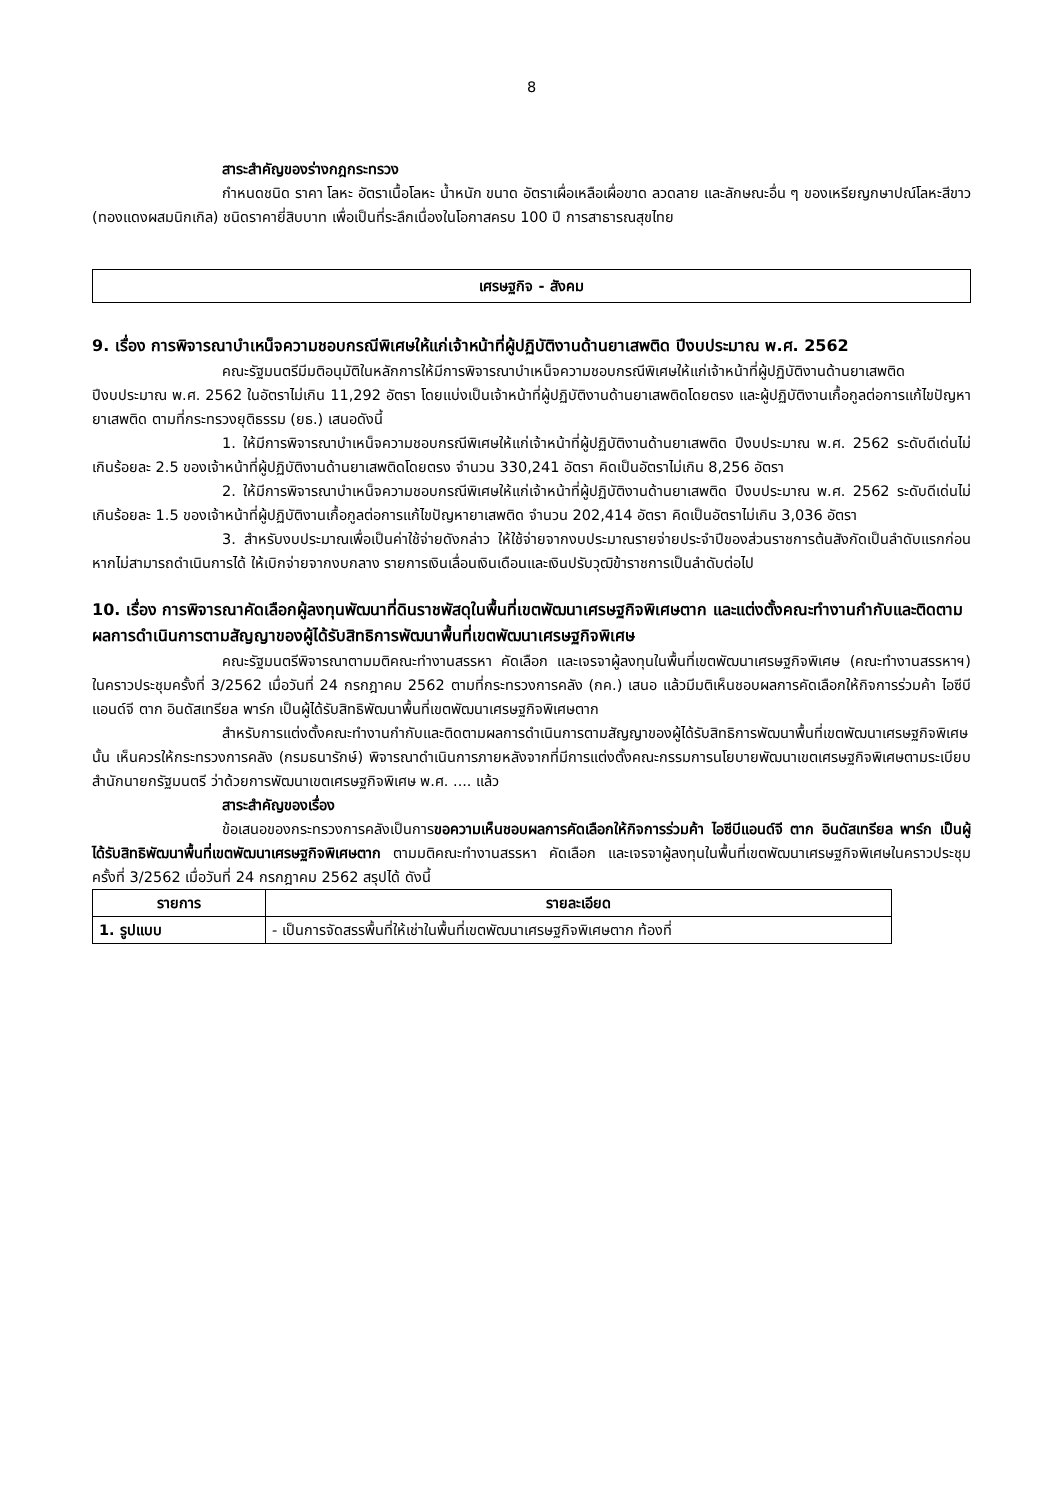8
สาระสำคัญของร่างกฎกระทรวง
กำหนดชนิด ราคา โลหะ อัตราเนื้อโลหะ น้ำหนัก ขนาด อัตราเผื่อเหลือเผื่อขาด ลวดลาย และลักษณะอื่น ๆ ของเหรียญกษาปณ์โลหะสีขาว (ทองแดงผสมนิกเกิล) ชนิดราคายี่สิบบาท เพื่อเป็นที่ระลึกเนื่องในโอกาสครบ 100 ปี การสาธารณสุขไทย
เศรษฐกิจ - สังคม
9. เรื่อง การพิจารณาบำเหน็จความชอบกรณีพิเศษให้แก่เจ้าหน้าที่ผู้ปฏิบัติงานด้านยาเสพติด ปีงบประมาณ พ.ศ. 2562
คณะรัฐมนตรีมีมติอนุมัติในหลักการให้มีการพิจารณาบำเหน็จความชอบกรณีพิเศษให้แก่เจ้าหน้าที่ผู้ปฏิบัติงานด้านยาเสพติด ปีงบประมาณ พ.ศ. 2562 ในอัตราไม่เกิน 11,292 อัตรา โดยแบ่งเป็นเจ้าหน้าที่ผู้ปฏิบัติงานด้านยาเสพติดโดยตรง และผู้ปฏิบัติงานเกื้อกูลต่อการแก้ไขปัญหายาเสพติด ตามที่กระทรวงยุติธรรม (ยธ.) เสนอดังนี้
1. ให้มีการพิจารณาบำเหน็จความชอบกรณีพิเศษให้แก่เจ้าหน้าที่ผู้ปฏิบัติงานด้านยาเสพติด ปีงบประมาณ พ.ศ. 2562 ระดับดีเด่นไม่เกินร้อยละ 2.5 ของเจ้าหน้าที่ผู้ปฏิบัติงานด้านยาเสพติดโดยตรง จำนวน 330,241 อัตรา คิดเป็นอัตราไม่เกิน 8,256 อัตรา
2. ให้มีการพิจารณาบำเหน็จความชอบกรณีพิเศษให้แก่เจ้าหน้าที่ผู้ปฏิบัติงานด้านยาเสพติด ปีงบประมาณ พ.ศ. 2562 ระดับดีเด่นไม่เกินร้อยละ 1.5 ของเจ้าหน้าที่ผู้ปฏิบัติงานเกื้อกูลต่อการแก้ไขปัญหายาเสพติด จำนวน 202,414 อัตรา คิดเป็นอัตราไม่เกิน 3,036 อัตรา
3. สำหรับงบประมาณเพื่อเป็นค่าใช้จ่ายดังกล่าว ให้ใช้จ่ายจากงบประมาณรายจ่ายประจำปีของส่วนราชการต้นสังกัดเป็นลำดับแรกก่อน หากไม่สามารถดำเนินการได้ ให้เบิกจ่ายจากงบกลาง รายการเงินเลื่อนเงินเดือนและเงินปรับวุฒิข้าราชการเป็นลำดับต่อไป
10. เรื่อง การพิจารณาคัดเลือกผู้ลงทุนพัฒนาที่ดินราชพัสดุในพื้นที่เขตพัฒนาเศรษฐกิจพิเศษตาก และแต่งตั้งคณะทำงานกำกับและติดตามผลการดำเนินการตามสัญญาของผู้ได้รับสิทธิการพัฒนาพื้นที่เขตพัฒนาเศรษฐกิจพิเศษ
คณะรัฐมนตรีพิจารณาตามมติคณะทำงานสรรหา คัดเลือก และเจรจาผู้ลงทุนในพื้นที่เขตพัฒนาเศรษฐกิจพิเศษ (คณะทำงานสรรหาฯ) ในคราวประชุมครั้งที่ 3/2562 เมื่อวันที่ 24 กรกฎาคม 2562 ตามที่กระทรวงการคลัง (กค.) เสนอ แล้วมีมติเห็นชอบผลการคัดเลือกให้กิจการร่วมค้า ไอซีบีแอนด์จี ตาก อินดัสเทรียล พาร์ก เป็นผู้ได้รับสิทธิพัฒนาพื้นที่เขตพัฒนาเศรษฐกิจพิเศษตาก
สำหรับการแต่งตั้งคณะทำงานกำกับและติดตามผลการดำเนินการตามสัญญาของผู้ได้รับสิทธิการพัฒนาพื้นที่เขตพัฒนาเศรษฐกิจพิเศษ นั้น เห็นควรให้กระทรวงการคลัง (กรมธนารักษ์) พิจารณาดำเนินการภายหลังจากที่มีการแต่งตั้งคณะกรรมการนโยบายพัฒนาเขตเศรษฐกิจพิเศษตามระเบียบสำนักนายกรัฐมนตรี ว่าด้วยการพัฒนาเขตเศรษฐกิจพิเศษ พ.ศ. .... แล้ว
สาระสำคัญของเรื่อง
ข้อเสนอของกระทรวงการคลังเป็นการขอความเห็นชอบผลการคัดเลือกให้กิจการร่วมค้า ไอซีบีแอนด์จี ตาก อินดัสเทรียล พาร์ก เป็นผู้ได้รับสิทธิพัฒนาพื้นที่เขตพัฒนาเศรษฐกิจพิเศษตาก ตามมติคณะทำงานสรรหา คัดเลือก และเจรจาผู้ลงทุนในพื้นที่เขตพัฒนาเศรษฐกิจพิเศษในคราวประชุมครั้งที่ 3/2562 เมื่อวันที่ 24 กรกฎาคม 2562 สรุปได้ ดังนี้
| รายการ | รายละเอียด |
| --- | --- |
| 1. รูปแบบ | - เป็นการจัดสรรพื้นที่ให้เช่าในพื้นที่เขตพัฒนาเศรษฐกิจพิเศษตาก ท้องที่ |